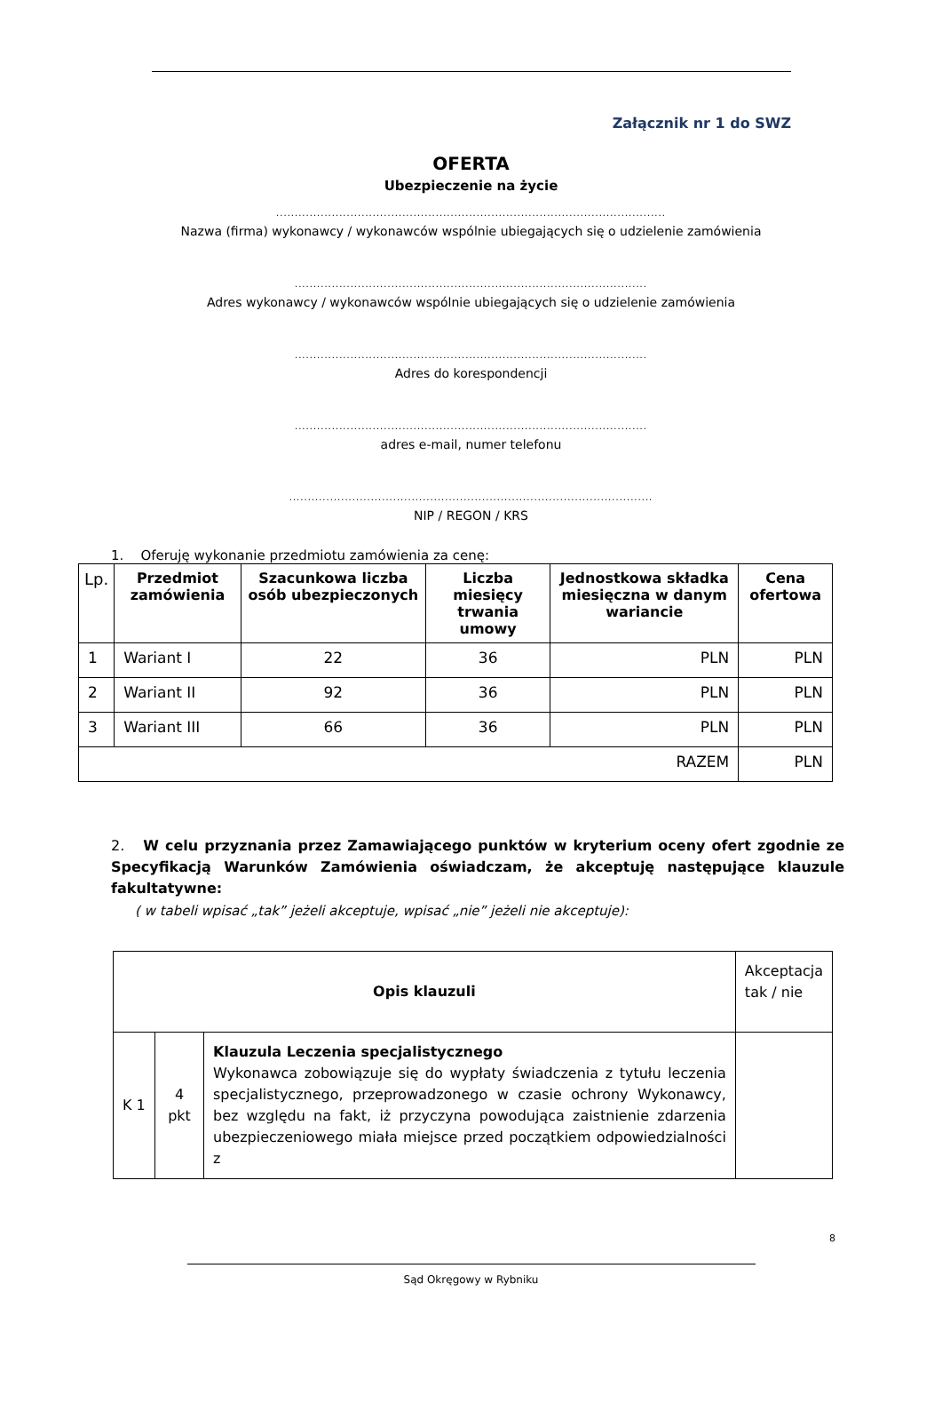Załącznik nr 1 do SWZ
OFERTA
Ubezpieczenie na życie
.........................................................................................................
Nazwa (firma) wykonawcy / wykonawców wspólnie ubiegających się o udzielenie zamówienia
...............................................................................................
Adres wykonawcy / wykonawców wspólnie ubiegających się o udzielenie zamówienia
...............................................................................................
Adres do korespondencji
...............................................................................................
adres e-mail, numer telefonu
..................................................................................................
NIP / REGON / KRS
1. Oferuję wykonanie przedmiotu zamówienia za cenę:
| Lp. | Przedmiot zamówienia | Szacunkowa liczba osób ubezpieczonych | Liczba miesięcy trwania umowy | Jednostkowa składka miesięczna w danym wariancie | Cena ofertowa |
| --- | --- | --- | --- | --- | --- |
| 1 | Wariant I | 22 | 36 | PLN | PLN |
| 2 | Wariant II | 92 | 36 | PLN | PLN |
| 3 | Wariant III | 66 | 36 | PLN | PLN |
| RAZEM | | | | | PLN |
2. W celu przyznania przez Zamawiającego punktów w kryterium oceny ofert zgodnie ze Specyfikacją Warunków Zamówienia oświadczam, że akceptuję następujące klauzule fakultatywne:
( w tabeli wpisać „tak” jeżeli akceptuje, wpisać „nie” jeżeli nie akceptuje):
| Opis klauzuli | | | Akceptacja tak / nie |
| K 1 | 4 pkt | Klauzula Leczenia specjalistycznego Wykonawca zobowiązuje się do wypłaty świadczenia z tytułu leczenia specjalistycznego, przeprowadzonego w czasie ochrony Wykonawcy, bez względu na fakt, iż przyczyna powodująca zaistnienie zdarzenia ubezpieczeniowego miała miejsce przed początkiem odpowiedzialności z | |
8
Sąd Okręgowy w Rybniku